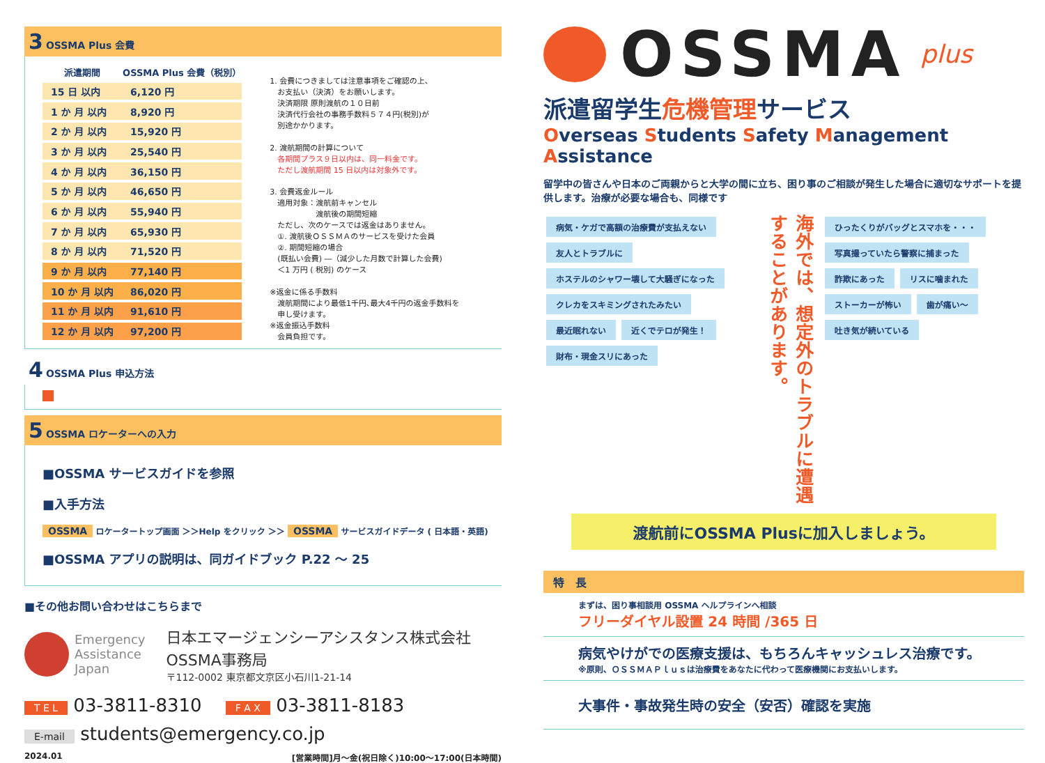3 OSSMA Plus 会費
| 派遣期間 | OSSMA Plus 会費（税別） |
| --- | --- |
| 15 日 以内 | 6,120 円 |
| 1 か 月 以内 | 8,920 円 |
| 2 か 月 以内 | 15,920 円 |
| 3 か 月 以内 | 25,540 円 |
| 4 か 月 以内 | 36,150 円 |
| 5 か 月 以内 | 46,650 円 |
| 6 か 月 以内 | 55,940 円 |
| 7 か 月 以内 | 65,930 円 |
| 8 か 月 以内 | 71,520 円 |
| 9 か 月 以内 | 77,140 円 |
| 10 か 月 以内 | 86,020 円 |
| 11 か 月 以内 | 91,610 円 |
| 12 か 月 以内 | 97,200 円 |
1. 会費につきましては注意事項をご確認の上、
　お支払い（決済）をお願いします。
　決済期限 原則渡航の１０日前
　決済代行会社の事務手数料５７４円(税別)が
　別途かかります。
2. 渡航期間の計算について
　各期間プラス９日以内は、同一料金です。
　ただし渡航期間 15 日以内は対象外です。
3. 会費返金ルール
　適用対象：渡航前キャンセル
　　　　　　渡航後の期間短縮
　ただし、次のケースでは返金はありません。
　①. 渡航後ＯＳＳＭＡのサービスを受けた会員
　②. 期間短縮の場合
　(既払い会費) ―（減少した月数で計算した会費)
　＜1 万円 ( 税別) のケース
※返金に係る手数料
　渡航期間により最低1千円､最大4千円の返金手数料を
　申し受けます。
※返金振込手数料
　会員負担です。
4 OSSMA Plus 申込方法
5 OSSMA ロケーターへの入力
■OSSMA サービスガイドを参照
■入手方法
OSSMA ロケータートップ画面 ＞＞Help をクリック ＞＞ OSSMA サービスガイドデータ ( 日本語・英語)
■OSSMA アプリの説明は、同ガイドブック P.22 ～ 25
■その他お問い合わせはこちらまで
Emergency
Assistance
Japan
日本エマージェンシーアシスタンス株式会社
OSSMA事務局
〒112-0002 東京都文京区小石川1-21-14
T E L 03-3811-8310 　F A X 03-3811-8183
E-mail students@emergency.co.jp
2024.01 [営業時間]月～金(祝日除く)10:00～17:00(日本時間)
OSSMA plus
派遣留学生危機管理サービス
Overseas Students Safety Management Assistance
留学中の皆さんや日本のご両親からと大学の間に立ち、困り事のご相談が発生した場合に適切なサポートを提供します。治療が必要な場合も、同様です
病気・ケガで高額の治療費が支払えない 友人とトラブルに ホステルのシャワー壊して大騒ぎになった クレカをスキミングされたみたい 最近眠れない 近くでテロが発生！ 財布・現金スリにあった
海外では、想定外のトラブルに遭遇することがあります。
ひったくりがバッグとスマホを・・・ 写真撮っていたら警察に捕まった 詐欺にあった リスに噛まれた ストーカーが怖い 歯が痛い～ 吐き気が続いている
渡航前にOSSMA Plusに加入しましょう。
特　長
まずは、困り事相談用 OSSMA ヘルプラインへ相談
フリーダイヤル設置 24 時間 /365 日
病気やけがでの医療支援は、もちろんキャッシュレス治療です。
※原則、ＯＳＳＭＡＰｌｕｓは治療費をあなたに代わって医療機関にお支払いします。
大事件・事故発生時の安全（安否）確認を実施